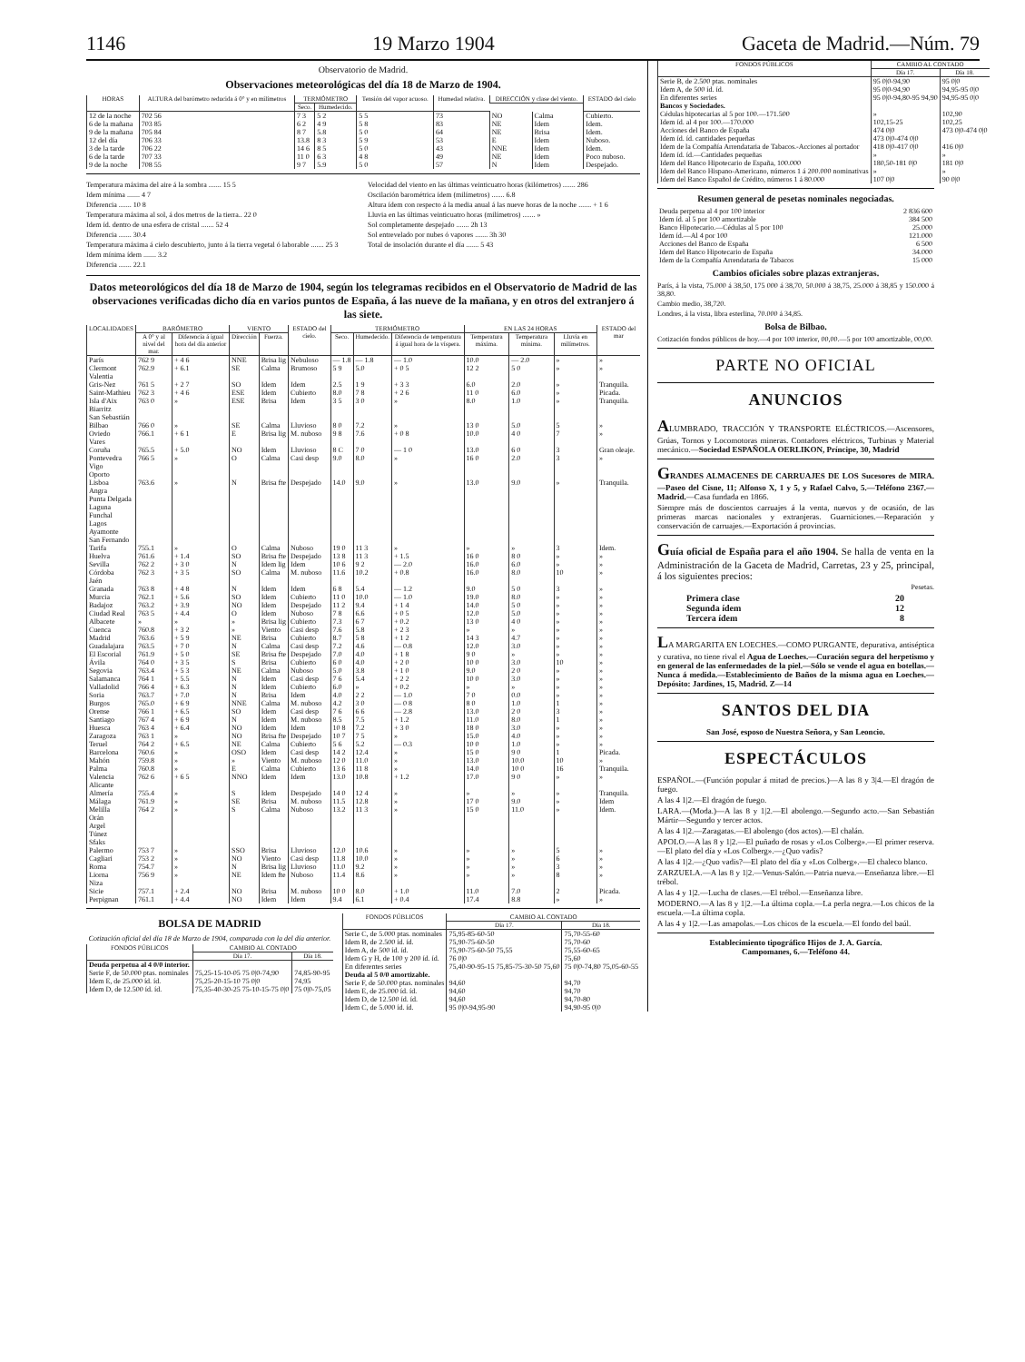1146 19 Marzo 1904 Gaceta de Madrid.—Núm. 79
Observatorio de Madrid.
Observaciones meteorológicas del día 18 de Marzo de 1904.
| HORAS | ALTURA del barómetro reducida á 0° y en milímetros | TERMÓMETRO | | Tensión del vapor acuoso. | Humedad relativa. | DIRECCIÓN y clase del viento. | | ESTADO del cielo |
| --- | --- | --- | --- | --- | --- | --- | --- | --- |
| | | Seco. | Humedecido. | | | | | |
| 12 de la noche | 702 56 | 7 3 | 5 2 | 5 5 | 73 | NO | Calma | Cubierto. |
| 6 de la mañana | 703 85 | 6 2 | 4 9 | 5 8 | 83 | NE | Idem | Idem. |
| 9 de la mañana | 705 84 | 8 7 | 5.8 | 5 0 | 64 | NE | Brisa | Idem. |
| 12 del día | 706 33 | 13.8 | 8 3 | 5 9 | 53 | E | Idem | Nuboso. |
| 3 de la tarde | 706 22 | 14 6 | 8 5 | 5 0 | 43 | NNE | Idem | Idem. |
| 6 de la tarde | 707 33 | 11 0 | 6 3 | 4 8 | 49 | NE | Idem | Poco nuboso. |
| 9 de la noche | 708 55 | 9 7 | 5.9 | 5 0 | 57 | N | Idem | Despejado. |
Temperatura máxima del aire á la sombra ....... 15 5
Idem mínima ....... 4 7
Diferencia ....... 10 8
Temperatura máxima al sol, á dos metros de la tierra.. 22 0
Idem íd. dentro de una esfera de cristal ....... 52 4
Diferencia ....... 30.4
Temperatura máxima á cielo descubierto, junto á la tierra vegetal ó laborable ....... 25 3
Idem mínima ídem ....... 3.2
Diferencia ....... 22.1
Velocidad del viento en las últimas veinticuatro horas (kilómetros) ....... 286
Oscilación barométrica ídem (milímetros) ....... 6.8
Altura ídem con respecto á la media anual á las nueve horas de la noche ....... + 1 6
Lluvia en las últimas veinticuatro horas (milímetros) ....... »
Sol completamente despejado ....... 2h 13
Sol entrevelado por nubes ó vapores ....... 3h 30
Total de insolación durante el día ....... 5 43
Datos meteorológicos del día 18 de Marzo de 1904, según los telegramas recibidos en el Observatorio de Madrid de las observaciones verificadas dicho día en varios puntos de España, á las nueve de la mañana, y en otros del extranjero á las siete.
| LOCALIDADES | BARÓMETRO | | VIENTO | | ESTADO del cielo. | TERMÓMETRO | | | EN LAS 24 HORAS | | | ESTADO del mar |
| --- | --- | --- | --- | --- | --- | --- | --- | --- | --- | --- | --- | --- |
| | A 0° y al nivel del mar. | Diferencia á igual hora del día anterior | Dirección | Fuerza. | | Seco. | Humedecido. | Diferencia de temperatura á igual hora de la víspera. | Temperatura máxima. | Temperatura mínima. | Lluvia en milímetros. | |
| París | 762 9 | + 4 6 | NNE | Brisa lig | Nebuloso | — 1.8 | — 1.8 | — 1.0 | 10.0 | — 2.0 | » | » |
| Clermont | 762.9 | + 6.1 | SE | Calma | Brumoso | 5 9 | 5.0 | + 0 5 | 12 2 | 5 0 | » | » |
| Valentia | | | | | | | | | | | | |
| Gris-Nez | 761 5 | + 2 7 | SO | Idem | Idem | 2.5 | 1 9 | + 3 3 | 6.0 | 2.0 | » | Tranquila. |
| Saint-Mathieu | 762 3 | + 4 6 | ESE | Idem | Cubierto | 8.0 | 7 8 | + 2 6 | 11 0 | 6.0 | » | Picada. |
| Isla d'Aix | 763 0 | » | ESE | Brisa | Idem | 3 5 | 3 0 | » | 8.0 | 1.0 | » | Tranquila. |
| Biarritz | | | | | | | | | | | | |
| San Sebastián | | | | | | | | | | | | |
| Bilbao | 766 0 | » | SE | Calma | Lluvioso | 8 0 | 7.2 | » | 13 0 | 5.0 | 5 | » |
| Oviedo | 766.1 | + 6 1 | E | Brisa lig | M. nuboso | 9 8 | 7.6 | + 0 8 | 10.0 | 4 0 | 7 | » |
| Vares | | | | | | | | | | | | |
| Coruña | 765.5 | + 5.0 | NO | Idem | Lluvioso | 8 C | 7 0 | — 1 0 | 13.0 | 6 0 | 3 | Gran oleaje. |
| Pontevedra | 766 5 | » | O | Calma | Casi desp | 9.0 | 8.0 | » | 16 0 | 2.0 | 3 | » |
| Vigo | | | | | | | | | | | | |
| Oporto | | | | | | | | | | | | |
| Lisboa | 763.6 | » | N | Brisa fte | Despejado | 14.0 | 9.0 | » | 13.0 | 9.0 | » | Tranquila. |
| Angra | | | | | | | | | | | | |
| Punta Delgada | | | | | | | | | | | | |
| Laguna | | | | | | | | | | | | |
| Funchal | | | | | | | | | | | | |
| Lagos | | | | | | | | | | | | |
| Ayamonte | | | | | | | | | | | | |
| San Fernando | | | | | | | | | | | | |
| Tarifa | 755.1 | » | O | Calma | Nuboso | 19 0 | 11 3 | » | » | » | 3 | Idem. |
| Huelva | 761.6 | + 1.4 | SO | Brisa fte | Despejado | 13 8 | 11 3 | + 1.5 | 16 0 | 8 0 | » | » |
| Sevilla | 762 2 | + 3 0 | N | Idem lig | Idem | 10 6 | 9 2 | — 2.0 | 16.0 | 6.0 | » | » |
| Córdoba | 762 3 | + 3 5 | SO | Calma | M. nuboso | 11.6 | 10.2 | + 0.8 | 16.0 | 8.0 | 10 | » |
| Jaén | | | | | | | | | | | | |
| Granada | 763 8 | + 4 8 | N | Idem | Idem | 6 8 | 5.4 | — 1.2 | 9.0 | 5 0 | 3 | » |
| Murcia | 762.1 | + 5.6 | SO | Idem | Cubierto | 11 0 | 10.0 | — 1.0 | 19.0 | 8.0 | » | » |
| Badajoz | 763.2 | + 3.9 | NO | Idem | Despejado | 11 2 | 9.4 | + 1 4 | 14.0 | 5 0 | » | » |
| Ciudad Real | 763 5 | + 4.4 | O | Idem | Nuboso | 7 8 | 6.6 | + 0 5 | 12.0 | 5.0 | » | » |
| Albacete | » | » | » | Brisa lig | Cubierto | 7.3 | 6 7 | + 0.2 | 13 0 | 4 0 | » | » |
| Cuenca | 760.8 | + 3 2 | » | Viento | Casi desp | 7.6 | 5.8 | + 2 3 | » | » | » | » |
| Madrid | 763.6 | + 5 9 | NE | Brisa | Cubierto | 8.7 | 5 8 | + 1 2 | 14 3 | 4.7 | » | » |
| Guadalajara | 763.5 | + 7 0 | N | Calma | Casi desp | 7.2 | 4.6 | — 0.8 | 12.0 | 3.0 | » | » |
| El Escorial | 761.9 | + 5 0 | SE | Brisa fte | Despejado | 7.0 | 4.0 | + 1 8 | 9 0 | » | » | » |
| Ávila | 764 0 | + 3 5 | S | Brisa | Cubierto | 6 0 | 4.0 | + 2 0 | 10 0 | 3.0 | 10 | » |
| Segovia | 763.4 | + 5 3 | NE | Calma | Nuboso | 5.0 | 3.8 | + 1 0 | 9.0 | 2 0 | » | » |
| Salamanca | 764 1 | + 5.5 | N | Idem | Casi desp | 7 6 | 5.4 | + 2 2 | 10 0 | 3.0 | » | » |
| Valladolid | 766 4 | + 6.3 | N | Idem | Cubierto | 6.0 | » | + 0.2 | » | » | » | » |
| Soria | 763.7 | + 7.0 | N | Brisa | Idem | 4.0 | 2 2 | — 1.0 | 7 0 | 0.0 | » | » |
| Burgos | 765.0 | + 6 9 | NNE | Calma | M. nuboso | 4.2 | 3 0 | — 0 8 | 8 0 | 1.0 | 1 | » |
| Orense | 766 1 | + 6.5 | SO | Idem | Casi desp | 7 6 | 6 6 | — 2.8 | 13.0 | 2 0 | 3 | » |
| Santiago | 767 4 | + 6 9 | N | Idem | M. nuboso | 8.5 | 7.5 | + 1.2 | 11.0 | 8.0 | 1 | » |
| Huesca | 763 4 | + 6.4 | NO | Idem | Idem | 10 8 | 7.2 | + 3 0 | 18 0 | 3.0 | » | » |
| Zaragoza | 763 1 | » | NO | Brisa fte | Despejado | 10 7 | 7 5 | » | 15.0 | 4.0 | » | » |
| Teruel | 764 2 | + 6.5 | NE | Calma | Cubierto | 5 6 | 5.2 | — 0.3 | 10 0 | 1.0 | » | » |
| Barcelona | 760.6 | » | OSO | Idem | Casi desp | 14 2 | 12.4 | » | 15 0 | 9 0 | 1 | Picada. |
| Mahón | 759.8 | » | » | Viento | M. nuboso | 12 0 | 11.0 | » | 13.0 | 10.0 | 10 | » |
| Palma | 760.8 | » | E | Calma | Cubierto | 13 6 | 11 8 | » | 14.0 | 10 0 | 16 | Tranquila. |
| Valencia | 762 6 | + 6 5 | NNO | Idem | Idem | 13.0 | 10.8 | + 1.2 | 17.0 | 9 0 | » | » |
| Alicante | | | | | | | | | | | | |
| Almería | 755.4 | » | S | Idem | Despejado | 14 0 | 12 4 | » | » | » | » | Tranquila. |
| Málaga | 761.9 | » | SE | Brisa | M. nuboso | 11.5 | 12.8 | » | 17 0 | 9.0 | » | Idem |
| Melilla | 764 2 | » | S | Calma | Nuboso | 13.2 | 11 3 | » | 15 0 | 11.0 | » | Idem. |
| Orán | | | | | | | | | | | | |
| Argel | | | | | | | | | | | | |
| Túnez | | | | | | | | | | | | |
| Sfaks | | | | | | | | | | | | |
| Palermo | 753 7 | » | SSO | Brisa | Lluvioso | 12.0 | 10.6 | » | » | » | 5 | » |
| Cagliari | 753 2 | » | NO | Viento | Casi desp | 11.8 | 10.0 | » | » | » | 6 | » |
| Roma | 754.7 | » | N | Brisa lig | Lluvioso | 11.0 | 9.2 | » | » | » | 3 | » |
| Liorna | 756 9 | » | NE | Idem fte | Nuboso | 11.4 | 8.6 | » | » | » | 8 | » |
| Niza | | | | | | | | | | | | |
| Sicie | 757.1 | + 2.4 | NO | Brisa | M. nuboso | 10 0 | 8.0 | + 1.0 | 11.0 | 7.0 | 2 | Picada. |
| Perpignan | 761.1 | + 4.4 | NO | Idem | Idem | 9.4 | 6.1 | + 0.4 | 17.4 | 8.8 | » | » |
BOLSA DE MADRID
Cotización oficial del día 18 de Marzo de 1904, comparada con la del día anterior.
| FONDOS PÚBLICOS | CAMBIO AL CONTADO | |
| --- | --- | --- |
| | Día 17. | Día 18. |
| Deuda perpetua al 4 0/0 interior. | | |
| Serie F, de 50.000 ptas. nominales | 75,25-15-10-05 75 0/0-74,90 | 74,85-90-95 |
| Idem E, de 25.000 íd. íd. | 75,25-20-15-10 75 0/0 | 74,95 |
| Idem D, de 12.500 íd. íd. | 75,35-40-30-25 75-10-15-75 0/0 | 75 0/0-75,05 |
| FONDOS PÚBLICOS | CAMBIO AL CONTADO | |
| --- | --- | --- |
| | Día 17. | Día 18. |
| Serie C, de 5.000 ptas. nominales | 75,95-85-60-50 | 75,70-55-60 |
| Idem B, de 2.500 íd. íd. | 75,90-75-60-50 | 75,70-60 |
| Idem A, de 500 íd. íd. | 75,90-75-60-50 75,55 | 75,55-60-65 |
| Idem G y H, de 100 y 200 íd. íd. | 76 0/0 | 75,60 |
| En diferentes series | 75,40-90-95-15 75,85-75-30-50 75,60 | 75 0/0-74,80 75,05-60-55 |
| Deuda al 5 0/0 amortizable. | | |
| Serie F, de 50.000 ptas. nominales | 94,60 | 94,70 |
| Idem E, de 25.000 íd. íd. | 94,60 | 94,70 |
| Idem D, de 12.500 íd. íd. | 94,60 | 94,70-80 |
| Idem C, de 5.000 íd. íd. | 95 0/0-94,95-90 | 94,90-95 0/0 |
| FONDOS PÚBLICOS | CAMBIO AL CONTADO | |
| --- | --- | --- |
| | Día 17. | Día 18. |
| Serie B, de 2.500 ptas. nominales | 95 0/0-94,90 | 95 0/0 |
| Idem A, de 500 íd. íd. | 95 0/0-94,90 | 94,95-95 0/0 |
| En diferentes series | 95 0/0-94,80-95 94,90 | 94,95-95 0/0 |
| Bancos y Sociedades. | | |
| Cédulas hipotecarias al 5 por 100.—171.500 | » | 102,90 |
| Idem íd. al 4 por 100.—170.000 | 102,15-25 | 102,25 |
| Acciones del Banco de España | 474 0/0 | 473 0/0-474 0/0 |
| Idem íd. íd. cantidades pequeñas | 473 0/0-474 0/0 | |
| Idem de la Compañía Arrendataria de Tabacos.-Acciones al portador | 418 0/0-417 0/0 | 416 0/0 |
| Idem íd. íd.—Cantidades pequeñas | » | » |
| Idem del Banco Hipotecario de España, 100.000 | 180,50-181 0/0 | 181 0/0 |
| Idem del Banco Hispano-Americano, números 1 á 200.000 nominativas | » | » |
| Idem del Banco Español de Crédito, números 1 á 80.000 | 107 0/0 | 90 0/0 |
Resumen general de pesetas nominales negociadas.
| Deuda perpetua al 4 por 100 interior | 2 836 600 |
| Idem íd. al 5 por 100 amortizable | 384 500 |
| Banco Hipotecario.—Cédulas al 5 por 100 | 25.000 |
| Idem íd.—Al 4 por 100 | 121.000 |
| Acciones del Banco de España | 6 500 |
| Idem del Banco Hipotecario de España | 34.000 |
| Idem de la Compañía Arrendataria de Tabacos | 15 000 |
Cambios oficiales sobre plazas extranjeras.
París, á la vista, 75.000 á 38,50, 175 000 á 38,70, 50.000 á 38,75, 25.000 á 38,85 y 150.000 á 38,80.
Cambio medio, 38,720.
Londres, á la vista, libra esterlina, 70.000 á 34,85.
Bolsa de Bilbao.
Cotización fondos públicos de hoy.—4 por 100 interior, 00,00.—5 por 100 amortizable, 00,00.
PARTE NO OFICIAL
ANUNCIOS
ALUMBRADO, TRACCIÓN Y TRANSPORTE ELÉCTRICOS.—Ascensores, Grúas, Tornos y Locomotoras mineras. Contadores eléctricos, Turbinas y Material mecánico.—Sociedad ESPAÑOLA OERLIKON, Príncipe, 30, Madrid
GRANDES ALMACENES DE CARRUAJES DE LOS Sucesores de MIRA.—Paseo del Cisne, 11; Alfonso X, 1 y 5, y Rafael Calvo, 5.—Teléfono 2367.—Madrid.—Casa fundada en 1866.
Siempre más de doscientos carruajes á la venta, nuevos y de ocasión, de las primeras marcas nacionales y extranjeras. Guarniciones.—Reparación y conservación de carruajes.—Exportación á provincias.
Guía oficial de España para el año 1904. Se halla de venta en la Administración de la Gaceta de Madrid, Carretas, 23 y 25, principal, á los siguientes precios:
Pesetas.
| Primera clase | 20 |
| Segunda ídem | 12 |
| Tercera ídem | 8 |
LA MARGARITA EN LOECHES.—COMO PURGANTE, depurativa, antiséptica y curativa, no tiene rival el Agua de Loeches.—Curación segura del herpetismo y en general de las enfermedades de la piel.—Sólo se vende el agua en botellas.—Nunca á medida.—Establecimiento de Baños de la misma agua en Loeches.—Depósito: Jardines, 15, Madrid. Z—14
SANTOS DEL DIA
San José, esposo de Nuestra Señora, y San Leoncio.
ESPECTÁCULOS
ESPAÑOL.—(Función popular á mitad de precios.)—A las 8 y 3|4.—El dragón de fuego.
A las 4 1|2.—El dragón de fuego.
LARA.—(Moda.)—A las 8 y 1|2.—El abolengo.—Segundo acto.—San Sebastián Mártir—Segundo y tercer actos.
A las 4 1|2.—Zaragatas.—El abolengo (dos actos).—El chalán.
APOLO.—A las 8 y 1|2.—El puñado de rosas y «Los Colberg».—El primer reserva.—El plato del día y «Los Colberg».—¿Quo vadis?
A las 4 1|2.—¿Quo vadis?—El plato del día y «Los Colberg».—El chaleco blanco.
ZARZUELA.—A las 8 y 1|2.—Venus-Salón.—Patria nueva.—Enseñanza libre.—El trébol.
A las 4 y 1|2.—Lucha de clases.—El trébol.—Enseñanza libre.
MODERNO.—A las 8 y 1|2.—La última copla.—La perla negra.—Los chicos de la escuela.—La última copla.
A las 4 y 1|2.—Las amapolas.—Los chicos de la escuela.—El fondo del baúl.
Establecimiento tipográfico Hijos de J. A. García.
Campomanes, 6.—Teléfono 44.